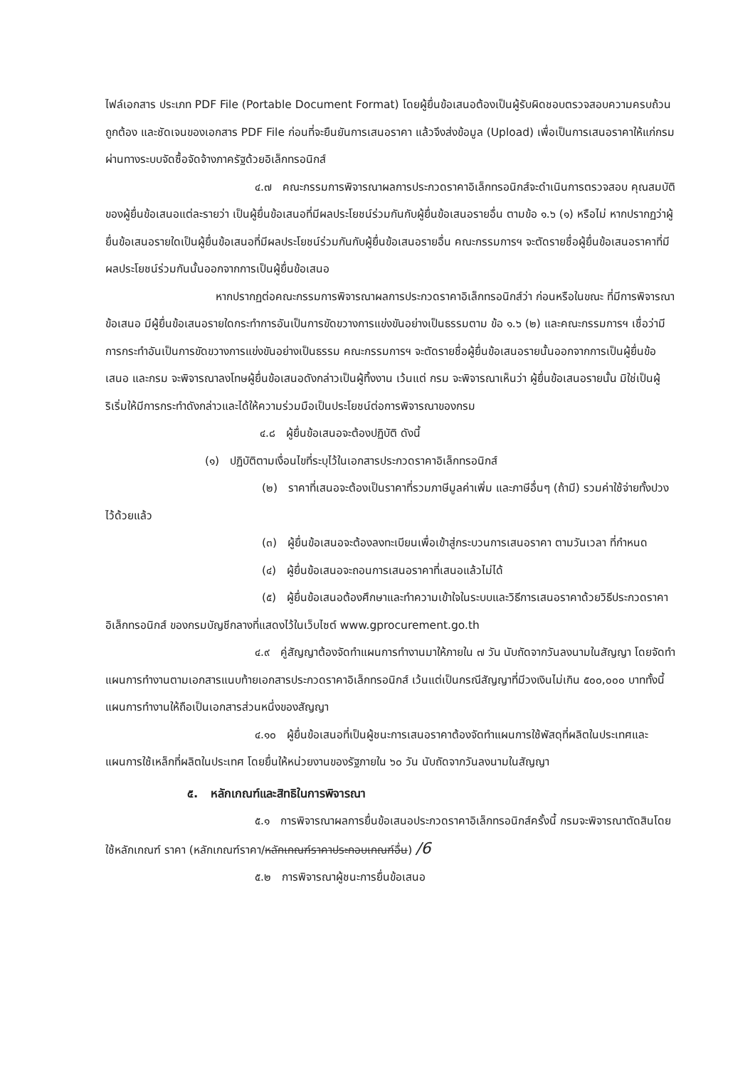ไฟล์เอกสาร ประเภท PDF File (Portable Document Format) โดยผู้ยื่นข้อเสนอต้องเป็นผู้รับผิดชอบตรวจสอบความครบถ้วน ถูกต้อง และชัดเจนของเอกสาร PDF File ก่อนที่จะยืนยันการเสนอราคา แล้วจึงส่งข้อมูล (Upload) เพื่อเป็นการเสนอราคาให้แก่กรม ผ่านทางระบบจัดซื้อจัดจ้างภาครัฐด้วยอิเล็กทรอนิกส์
๔.๗ คณะกรรมการพิจารณาผลการประกวดราคาอิเล็กทรอนิกส์จะดำเนินการตรวจสอบ คุณสมบัติของผู้ยื่นข้อเสนอแต่ละรายว่า เป็นผู้ยื่นข้อเสนอที่มีผลประโยชน์ร่วมกันกับผู้ยื่นข้อเสนอรายอื่น ตามข้อ ๑.๖ (๑) หรือไม่ หากปรากฏว่าผู้ยื่นข้อเสนอรายใดเป็นผู้ยื่นข้อเสนอที่มีผลประโยชน์ร่วมกันกับผู้ยื่นข้อเสนอรายอื่น คณะกรรมการฯ จะตัดรายชื่อผู้ยื่นข้อเสนอราคาที่มีผลประโยชน์ร่วมกันนั้นออกจากการเป็นผู้ยื่นข้อเสนอ
หากปรากฏต่อคณะกรรมการพิจารณาผลการประกวดราคาอิเล็กทรอนิกส์ว่า ก่อนหรือในขณะ ที่มีการพิจารณาข้อเสนอ มีผู้ยื่นข้อเสนอรายใดกระทำการอันเป็นการขัดขวางการแข่งขันอย่างเป็นธรรมตาม ข้อ ๑.๖ (๒) และคณะกรรมการฯ เชื่อว่ามีการกระทำอันเป็นการขัดขวางการแข่งขันอย่างเป็นธรรม คณะกรรมการฯ จะตัดรายชื่อผู้ยื่นข้อเสนอรายนั้นออกจากการเป็นผู้ยื่นข้อเสนอ และกรม จะพิจารณาลงโทษผู้ยื่นข้อเสนอดังกล่าวเป็นผู้ทิ้งงาน เว้นแต่ กรม จะพิจารณาเห็นว่า ผู้ยื่นข้อเสนอรายนั้น มิใช่เป็นผู้ริเริ่มให้มีการกระทำดังกล่าวและได้ให้ความร่วมมือเป็นประโยชน์ต่อการพิจารณาของกรม
๔.๘ ผู้ยื่นข้อเสนอจะต้องปฏิบัติ ดังนี้
(๑) ปฏิบัติตามเงื่อนไขที่ระบุไว้ในเอกสารประกวดราคาอิเล็กทรอนิกส์
(๒) ราคาที่เสนอจะต้องเป็นราคาที่รวมภาษีมูลค่าเพิ่ม และภาษีอื่นๆ (ถ้ามี) รวมค่าใช้จ่ายทั้งปวงไว้ด้วยแล้ว
(๓) ผู้ยื่นข้อเสนอจะต้องลงทะเบียนเพื่อเข้าสู่กระบวนการเสนอราคา ตามวันเวลา ที่กำหนด
(๔) ผู้ยื่นข้อเสนอจะถอนการเสนอราคาที่เสนอแล้วไม่ได้
(๕) ผู้ยื่นข้อเสนอต้องศึกษาและทำความเข้าใจในระบบและวิธีการเสนอราคาด้วยวิธีประกวดราคาอิเล็กทรอนิกส์ ของกรมบัญชีกลางที่แสดงไว้ในเว็บไซต์ www.gprocurement.go.th
๔.๙ คู่สัญญาต้องจัดทำแผนการทำงานมาให้ภายใน ๗ วัน นับถัดจากวันลงนามในสัญญา โดยจัดทำแผนการทำงานตามเอกสารแนบท้ายเอกสารประกวดราคาอิเล็กทรอนิกส์ เว้นแต่เป็นกรณีสัญญาที่มีวงเงินไม่เกิน ๕๐๐,๐๐๐ บาททั้งนี้ แผนการทำงานให้ถือเป็นเอกสารส่วนหนึ่งของสัญญา
๔.๑๐ ผู้ยื่นข้อเสนอที่เป็นผู้ชนะการเสนอราคาต้องจัดทำแผนการใช้พัสดุที่ผลิตในประเทศและแผนการใช้เหล็กที่ผลิตในประเทศ โดยยื่นให้หน่วยงานของรัฐภายใน ๖๐ วัน นับถัดจากวันลงนามในสัญญา
๕. หลักเกณฑ์และสิทธิในการพิจารณา
๕.๑ การพิจารณาผลการยื่นข้อเสนอประกวดราคาอิเล็กทรอนิกส์ครั้งนี้ กรมจะพิจารณาตัดสินโดยใช้หลักเกณฑ์ ราคา (หลักเกณฑ์ราคา/หลักเกณฑ์ราคาประกอบเกณฑ์อื่น) /6
๕.๒ การพิจารณาผู้ชนะการยื่นข้อเสนอ